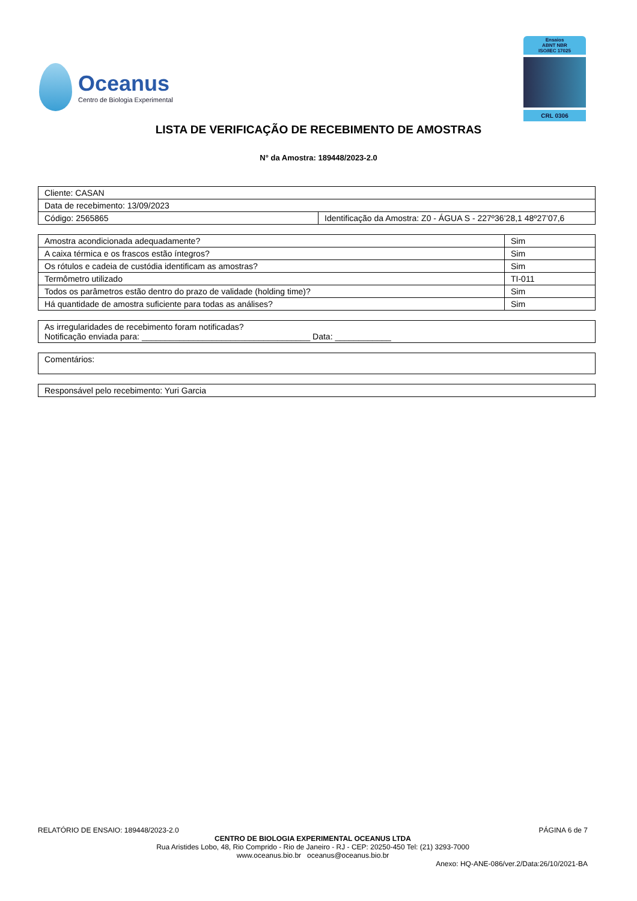Oceanus
Centro de Biologia Experimental
Ensaios
ABNT NBR
ISO/IEC 17025
CRL 0306
LISTA DE VERIFICAÇÃO DE RECEBIMENTO DE AMOSTRAS
N° da Amostra: 189448/2023-2.0
| Cliente: CASAN | |
| Data de recebimento: 13/09/2023 | |
| Código: 2565865 | Identificação da Amostra: Z0 - ÁGUA S - 227º36’28,1 48º27’07,6 |
| Amostra acondicionada adequadamente? | Sim |
| A caixa térmica e os frascos estão íntegros? | Sim |
| Os rótulos e cadeia de custódia identificam as amostras? | Sim |
| Termômetro utilizado | TI-011 |
| Todos os parâmetros estão dentro do prazo de validade (holding time)? | Sim |
| Há quantidade de amostra suficiente para todas as análises? | Sim |
| As irregularidades de recebimento foram notificadas? Notificação enviada para: ____________________________________ Data: ____________ |
| Comentários: |
| Responsável pelo recebimento: Yuri Garcia |
RELATÓRIO DE ENSAIO: 189448/2023-2.0 PÁGINA 6 de 7
CENTRO DE BIOLOGIA EXPERIMENTAL OCEANUS LTDA
Rua Aristides Lobo, 48, Rio Comprido - Rio de Janeiro - RJ - CEP: 20250-450 Tel: (21) 3293-7000
www.oceanus.bio.br oceanus@oceanus.bio.br
Anexo: HQ-ANE-086/ver.2/Data:26/10/2021-BA